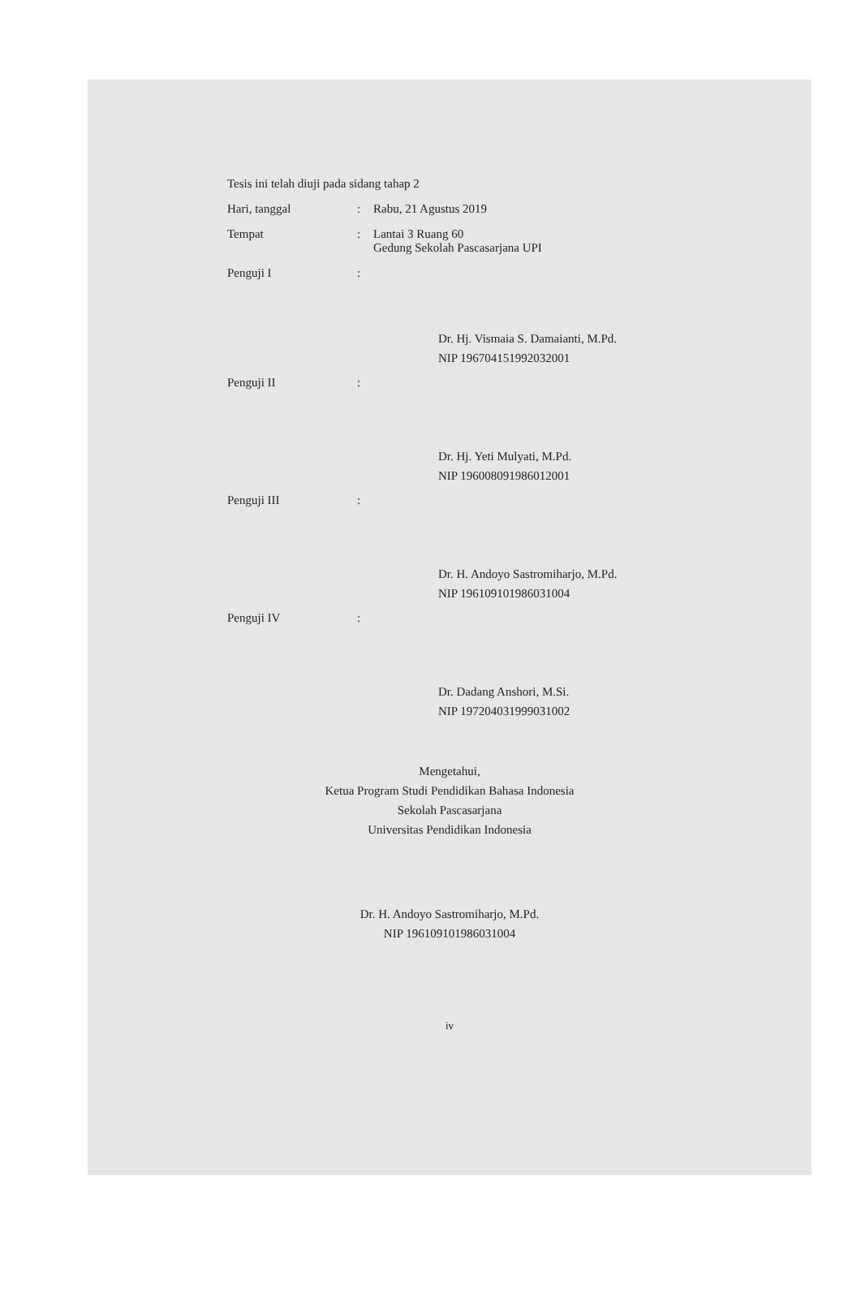Tesis ini telah diuji pada sidang tahap 2
Hari, tanggal : Rabu, 21 Agustus 2019
Tempat : Lantai 3 Ruang 60
Gedung Sekolah Pascasarjana UPI
Penguji I :
Dr. Hj. Vismaia S. Damaianti, M.Pd.
NIP 196704151992032001
Penguji II :
Dr. Hj. Yeti Mulyati, M.Pd.
NIP 196008091986012001
Penguji III :
Dr. H. Andoyo Sastromiharjo, M.Pd.
NIP 196109101986031004
Penguji IV :
Dr. Dadang Anshori, M.Si.
NIP 197204031999031002
Mengetahui,
Ketua Program Studi Pendidikan Bahasa Indonesia
Sekolah Pascasarjana
Universitas Pendidikan Indonesia
Dr. H. Andoyo Sastromiharjo, M.Pd.
NIP 196109101986031004
iv